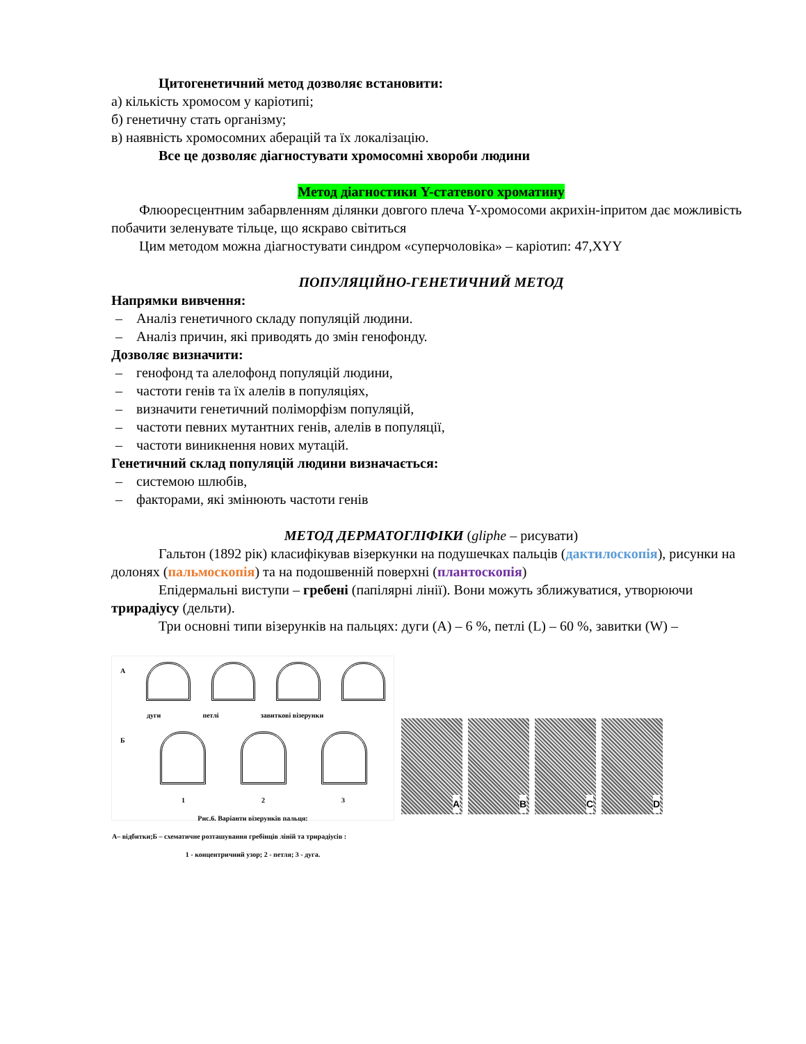Цитогенетичний метод дозволяє встановити:
а) кількість хромосом у каріотипі;
б) генетичну стать організму;
в) наявність хромосомних аберацій та їх локалізацію.
Все це дозволяє діагностувати хромосомні хвороби людини
Метод діагностики Y-статевого хроматину
Флюоресцентним забарвленням ділянки довгого плеча Y-хромосоми акрихін-іпритом дає можливість побачити зеленувате тільце, що яскраво світиться
Цим методом можна діагностувати синдром «суперчоловіка» – каріотип: 47,XYY
ПОПУЛЯЦІЙНО-ГЕНЕТИЧНИЙ МЕТОД
Напрямки вивчення:
– Аналіз генетичного складу популяцій людини.
– Аналіз причин, які приводять до змін генофонду.
Дозволяє визначити:
– генофонд та алелофонд популяцій людини,
– частоти генів та їх алелів в популяціях,
– визначити генетичний поліморфізм популяцій,
– частоти певних мутантних генів, алелів в популяції,
– частоти виникнення нових мутацій.
Генетичний склад популяцій людини визначається:
– системою шлюбів,
– факторами, які змінюють частоти генів
МЕТОД ДЕРМАТОГЛІФІКИ (gliphe – рисувати)
Гальтон (1892 рік) класифікував візеркунки на подушечках пальців (дактилоскопія), рисунки на долонях (пальмоскопія) та на подошвенній поверхні (плантоскопія)
Епідермальні виступи – гребені (папілярні лінії). Вони можуть зближуватися, утворюючи трирадіусу (дельти).
Три основні типи візерунків на пальцях: дуги (A) – 6 %, петлі (L) – 60 %, завитки (W) –
А
дуги петлі завиткові візерунки
Б
1 2 3
Рис.6. Варіанти візерунків пальця:
А– відбитки;Б – схематичне розташування гребінців ліній та трирадіусів :
1 - концентричний узор; 2 - петля; 3 - дуга.
A
B
C
D